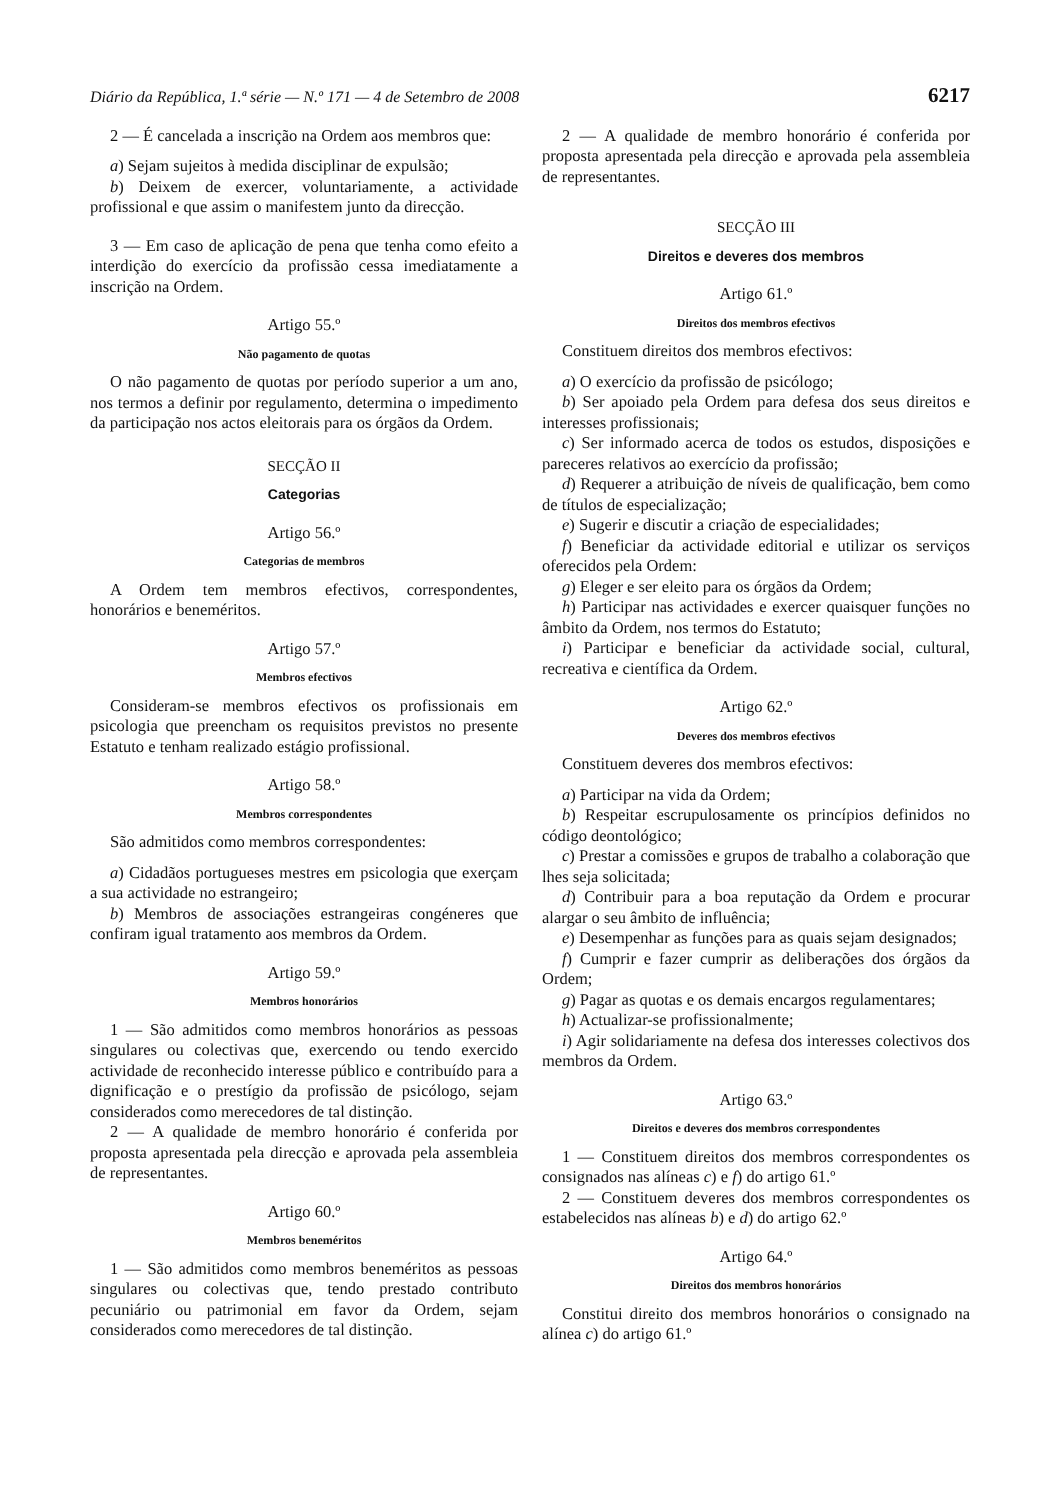Diário da República, 1.ª série — N.º 171 — 4 de Setembro de 2008 6217
2 — É cancelada a inscrição na Ordem aos membros que:
a) Sejam sujeitos à medida disciplinar de expulsão;
b) Deixem de exercer, voluntariamente, a actividade profissional e que assim o manifestem junto da direcção.
3 — Em caso de aplicação de pena que tenha como efeito a interdição do exercício da profissão cessa imediatamente a inscrição na Ordem.
Artigo 55.º
Não pagamento de quotas
O não pagamento de quotas por período superior a um ano, nos termos a definir por regulamento, determina o impedimento da participação nos actos eleitorais para os órgãos da Ordem.
SECÇÃO II
Categorias
Artigo 56.º
Categorias de membros
A Ordem tem membros efectivos, correspondentes, honorários e beneméritos.
Artigo 57.º
Membros efectivos
Consideram-se membros efectivos os profissionais em psicologia que preencham os requisitos previstos no presente Estatuto e tenham realizado estágio profissional.
Artigo 58.º
Membros correspondentes
São admitidos como membros correspondentes:
a) Cidadãos portugueses mestres em psicologia que exerçam a sua actividade no estrangeiro;
b) Membros de associações estrangeiras congéneres que confiram igual tratamento aos membros da Ordem.
Artigo 59.º
Membros honorários
1 — São admitidos como membros honorários as pessoas singulares ou colectivas que, exercendo ou tendo exercido actividade de reconhecido interesse público e contribuído para a dignificação e o prestígio da profissão de psicólogo, sejam considerados como merecedores de tal distinção.
2 — A qualidade de membro honorário é conferida por proposta apresentada pela direcção e aprovada pela assembleia de representantes.
Artigo 60.º
Membros beneméritos
1 — São admitidos como membros beneméritos as pessoas singulares ou colectivas que, tendo prestado contributo pecuniário ou patrimonial em favor da Ordem, sejam considerados como merecedores de tal distinção.
2 — A qualidade de membro honorário é conferida por proposta apresentada pela direcção e aprovada pela assembleia de representantes.
SECÇÃO III
Direitos e deveres dos membros
Artigo 61.º
Direitos dos membros efectivos
Constituem direitos dos membros efectivos:
a) O exercício da profissão de psicólogo;
b) Ser apoiado pela Ordem para defesa dos seus direitos e interesses profissionais;
c) Ser informado acerca de todos os estudos, disposições e pareceres relativos ao exercício da profissão;
d) Requerer a atribuição de níveis de qualificação, bem como de títulos de especialização;
e) Sugerir e discutir a criação de especialidades;
f) Beneficiar da actividade editorial e utilizar os serviços oferecidos pela Ordem:
g) Eleger e ser eleito para os órgãos da Ordem;
h) Participar nas actividades e exercer quaisquer funções no âmbito da Ordem, nos termos do Estatuto;
i) Participar e beneficiar da actividade social, cultural, recreativa e científica da Ordem.
Artigo 62.º
Deveres dos membros efectivos
Constituem deveres dos membros efectivos:
a) Participar na vida da Ordem;
b) Respeitar escrupulosamente os princípios definidos no código deontológico;
c) Prestar a comissões e grupos de trabalho a colaboração que lhes seja solicitada;
d) Contribuir para a boa reputação da Ordem e procurar alargar o seu âmbito de influência;
e) Desempenhar as funções para as quais sejam designados;
f) Cumprir e fazer cumprir as deliberações dos órgãos da Ordem;
g) Pagar as quotas e os demais encargos regulamentares;
h) Actualizar-se profissionalmente;
i) Agir solidariamente na defesa dos interesses colectivos dos membros da Ordem.
Artigo 63.º
Direitos e deveres dos membros correspondentes
1 — Constituem direitos dos membros correspondentes os consignados nas alíneas c) e f) do artigo 61.º
2 — Constituem deveres dos membros correspondentes os estabelecidos nas alíneas b) e d) do artigo 62.º
Artigo 64.º
Direitos dos membros honorários
Constitui direito dos membros honorários o consignado na alínea c) do artigo 61.º